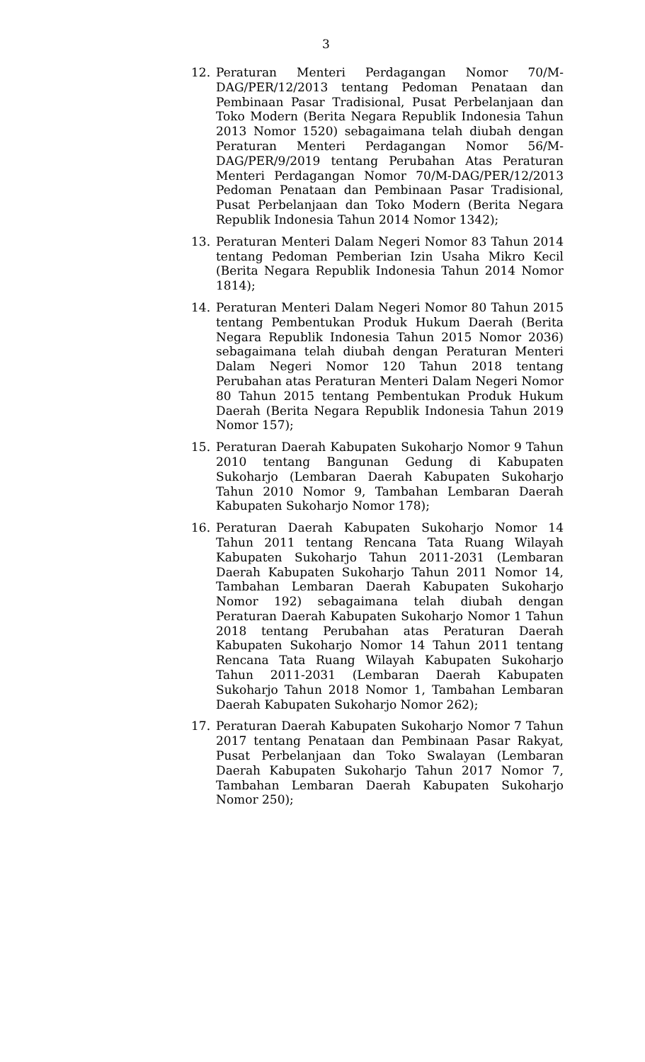3
12. Peraturan Menteri Perdagangan Nomor 70/M-DAG/PER/12/2013 tentang Pedoman Penataan dan Pembinaan Pasar Tradisional, Pusat Perbelanjaan dan Toko Modern (Berita Negara Republik Indonesia Tahun 2013 Nomor 1520) sebagaimana telah diubah dengan Peraturan Menteri Perdagangan Nomor 56/M-DAG/PER/9/2019 tentang Perubahan Atas Peraturan Menteri Perdagangan Nomor 70/M-DAG/PER/12/2013 Pedoman Penataan dan Pembinaan Pasar Tradisional, Pusat Perbelanjaan dan Toko Modern (Berita Negara Republik Indonesia Tahun 2014 Nomor 1342);
13. Peraturan Menteri Dalam Negeri Nomor 83 Tahun 2014 tentang Pedoman Pemberian Izin Usaha Mikro Kecil (Berita Negara Republik Indonesia Tahun 2014 Nomor 1814);
14. Peraturan Menteri Dalam Negeri Nomor 80 Tahun 2015 tentang Pembentukan Produk Hukum Daerah (Berita Negara Republik Indonesia Tahun 2015 Nomor 2036) sebagaimana telah diubah dengan Peraturan Menteri Dalam Negeri Nomor 120 Tahun 2018 tentang Perubahan atas Peraturan Menteri Dalam Negeri Nomor 80 Tahun 2015 tentang Pembentukan Produk Hukum Daerah (Berita Negara Republik Indonesia Tahun 2019 Nomor 157);
15. Peraturan Daerah Kabupaten Sukoharjo Nomor 9 Tahun 2010 tentang Bangunan Gedung di Kabupaten Sukoharjo (Lembaran Daerah Kabupaten Sukoharjo Tahun 2010 Nomor 9, Tambahan Lembaran Daerah Kabupaten Sukoharjo Nomor 178);
16. Peraturan Daerah Kabupaten Sukoharjo Nomor 14 Tahun 2011 tentang Rencana Tata Ruang Wilayah Kabupaten Sukoharjo Tahun 2011-2031 (Lembaran Daerah Kabupaten Sukoharjo Tahun 2011 Nomor 14, Tambahan Lembaran Daerah Kabupaten Sukoharjo Nomor 192) sebagaimana telah diubah dengan Peraturan Daerah Kabupaten Sukoharjo Nomor 1 Tahun 2018 tentang Perubahan atas Peraturan Daerah Kabupaten Sukoharjo Nomor 14 Tahun 2011 tentang Rencana Tata Ruang Wilayah Kabupaten Sukoharjo Tahun 2011-2031 (Lembaran Daerah Kabupaten Sukoharjo Tahun 2018 Nomor 1, Tambahan Lembaran Daerah Kabupaten Sukoharjo Nomor 262);
17. Peraturan Daerah Kabupaten Sukoharjo Nomor 7 Tahun 2017 tentang Penataan dan Pembinaan Pasar Rakyat, Pusat Perbelanjaan dan Toko Swalayan (Lembaran Daerah Kabupaten Sukoharjo Tahun 2017 Nomor 7, Tambahan Lembaran Daerah Kabupaten Sukoharjo Nomor 250);